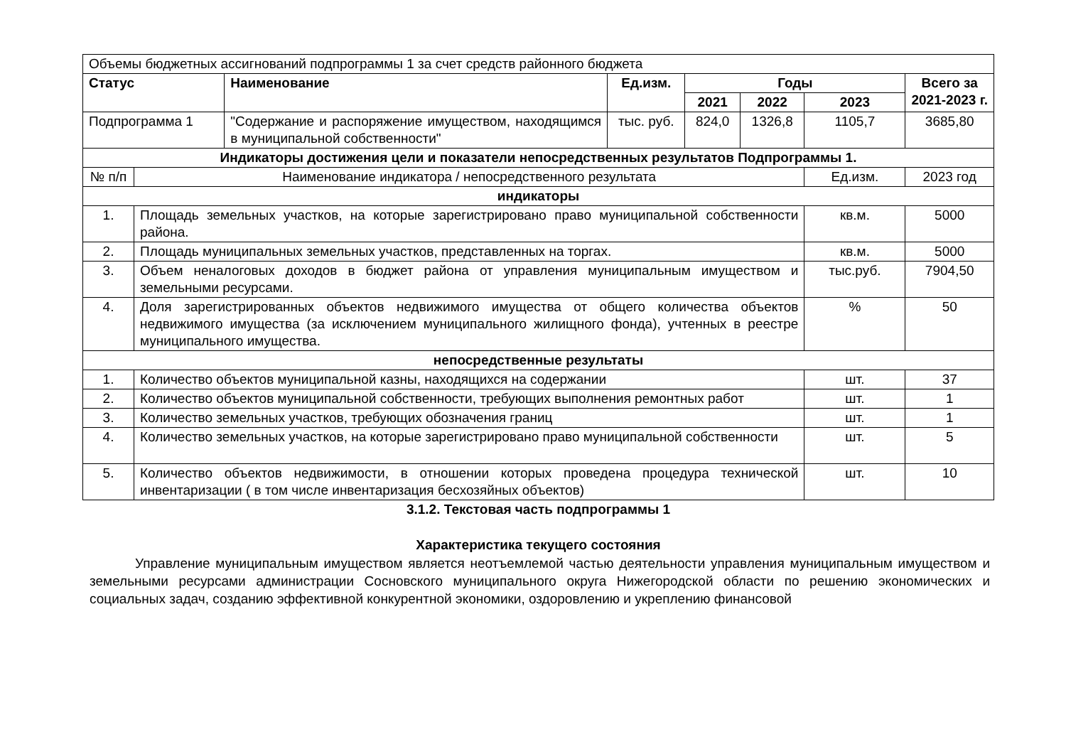| Объемы бюджетных ассигнований подпрограммы 1 за счет средств районного бюджета | | | | | | | | |
| Статус | | Наименование | Ед.изм. | Годы | | | | Всего за 2021-2023 г. |
| | | | | 2021 | 2022 | 2023 | | |
| Подпрограмма 1 | | "Содержание и распоряжение имуществом, находящимся в муниципальной собственности" | тыс. руб. | 824,0 | 1326,8 | 1105,7 | | 3685,80 |
| Индикаторы достижения цели и показатели непосредственных результатов Подпрограммы 1. | | | | | | | | |
| № п/п | Наименование индикатора / непосредственного результата | | | | | | Ед.изм. | 2023 год |
| индикаторы | | | | | | | | |
| 1. | Площадь земельных участков, на которые зарегистрировано право муниципальной собственности района. | | | | | | кв.м. | 5000 |
| 2. | Площадь муниципальных земельных участков, представленных на торгах. | | | | | | кв.м. | 5000 |
| 3. | Объем неналоговых доходов в бюджет района от управления муниципальным имуществом и земельными ресурсами. | | | | | | тыс.руб. | 7904,50 |
| 4. | Доля зарегистрированных объектов недвижимого имущества от общего количества объектов недвижимого имущества (за исключением муниципального жилищного фонда), учтенных в реестре муниципального имущества. | | | | | | % | 50 |
| непосредственные результаты | | | | | | | | |
| 1. | Количество объектов муниципальной казны, находящихся на содержании | | | | | | шт. | 37 |
| 2. | Количество объектов муниципальной собственности, требующих выполнения ремонтных работ | | | | | | шт. | 1 |
| 3. | Количество земельных участков, требующих обозначения границ | | | | | | шт. | 1 |
| 4. | Количество земельных участков, на которые зарегистрировано право муниципальной собственности | | | | | | шт. | 5 |
| 5. | Количество объектов недвижимости, в отношении которых проведена процедура технической инвентаризации ( в том числе инвентаризация бесхозяйных объектов) | | | | | | шт. | 10 |
3.1.2. Текстовая часть подпрограммы 1
Характеристика текущего состояния
Управление муниципальным имуществом является неотъемлемой частью деятельности управления муниципальным имуществом и земельными ресурсами администрации Сосновского муниципального округа Нижегородской области по решению экономических и социальных задач, созданию эффективной конкурентной экономики, оздоровлению и укреплению финансовой